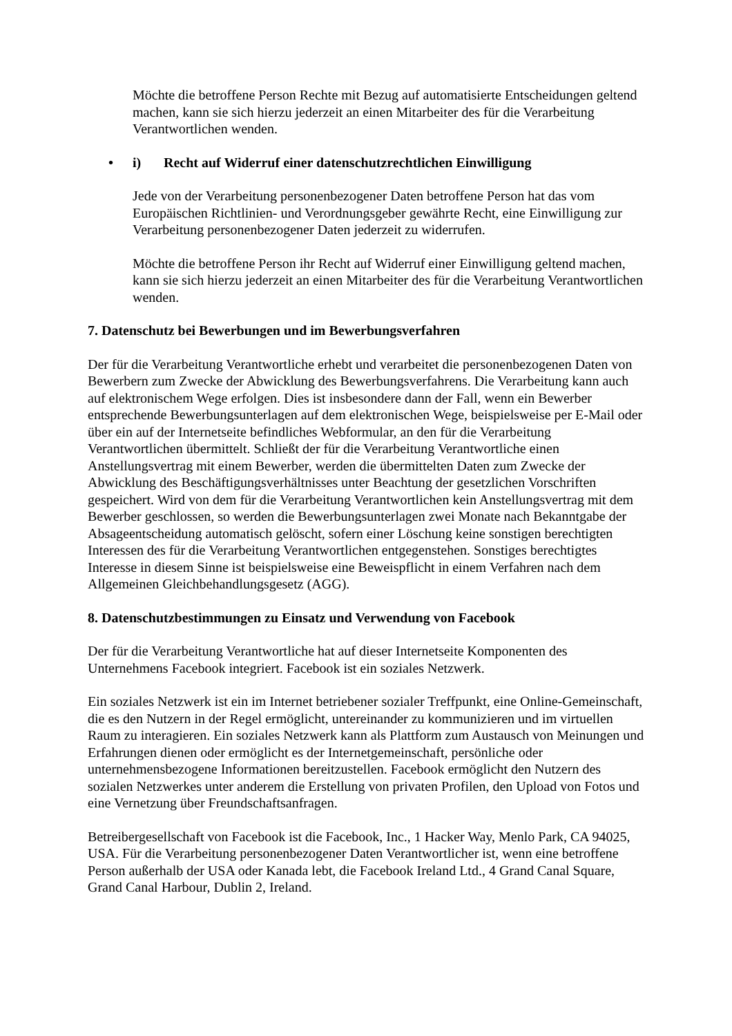Möchte die betroffene Person Rechte mit Bezug auf automatisierte Entscheidungen geltend machen, kann sie sich hierzu jederzeit an einen Mitarbeiter des für die Verarbeitung Verantwortlichen wenden.
• i) Recht auf Widerruf einer datenschutzrechtlichen Einwilligung
Jede von der Verarbeitung personenbezogener Daten betroffene Person hat das vom Europäischen Richtlinien- und Verordnungsgeber gewährte Recht, eine Einwilligung zur Verarbeitung personenbezogener Daten jederzeit zu widerrufen.
Möchte die betroffene Person ihr Recht auf Widerruf einer Einwilligung geltend machen, kann sie sich hierzu jederzeit an einen Mitarbeiter des für die Verarbeitung Verantwortlichen wenden.
7. Datenschutz bei Bewerbungen und im Bewerbungsverfahren
Der für die Verarbeitung Verantwortliche erhebt und verarbeitet die personenbezogenen Daten von Bewerbern zum Zwecke der Abwicklung des Bewerbungsverfahrens. Die Verarbeitung kann auch auf elektronischem Wege erfolgen. Dies ist insbesondere dann der Fall, wenn ein Bewerber entsprechende Bewerbungsunterlagen auf dem elektronischen Wege, beispielsweise per E-Mail oder über ein auf der Internetseite befindliches Webformular, an den für die Verarbeitung Verantwortlichen übermittelt. Schließt der für die Verarbeitung Verantwortliche einen Anstellungsvertrag mit einem Bewerber, werden die übermittelten Daten zum Zwecke der Abwicklung des Beschäftigungsverhältnisses unter Beachtung der gesetzlichen Vorschriften gespeichert. Wird von dem für die Verarbeitung Verantwortlichen kein Anstellungsvertrag mit dem Bewerber geschlossen, so werden die Bewerbungsunterlagen zwei Monate nach Bekanntgabe der Absageentscheidung automatisch gelöscht, sofern einer Löschung keine sonstigen berechtigten Interessen des für die Verarbeitung Verantwortlichen entgegenstehen. Sonstiges berechtigtes Interesse in diesem Sinne ist beispielsweise eine Beweispflicht in einem Verfahren nach dem Allgemeinen Gleichbehandlungsgesetz (AGG).
8. Datenschutzbestimmungen zu Einsatz und Verwendung von Facebook
Der für die Verarbeitung Verantwortliche hat auf dieser Internetseite Komponenten des Unternehmens Facebook integriert. Facebook ist ein soziales Netzwerk.
Ein soziales Netzwerk ist ein im Internet betriebener sozialer Treffpunkt, eine Online-Gemeinschaft, die es den Nutzern in der Regel ermöglicht, untereinander zu kommunizieren und im virtuellen Raum zu interagieren. Ein soziales Netzwerk kann als Plattform zum Austausch von Meinungen und Erfahrungen dienen oder ermöglicht es der Internetgemeinschaft, persönliche oder unternehmensbezogene Informationen bereitzustellen. Facebook ermöglicht den Nutzern des sozialen Netzwerkes unter anderem die Erstellung von privaten Profilen, den Upload von Fotos und eine Vernetzung über Freundschaftsanfragen.
Betreibergesellschaft von Facebook ist die Facebook, Inc., 1 Hacker Way, Menlo Park, CA 94025, USA. Für die Verarbeitung personenbezogener Daten Verantwortlicher ist, wenn eine betroffene Person außerhalb der USA oder Kanada lebt, die Facebook Ireland Ltd., 4 Grand Canal Square, Grand Canal Harbour, Dublin 2, Ireland.